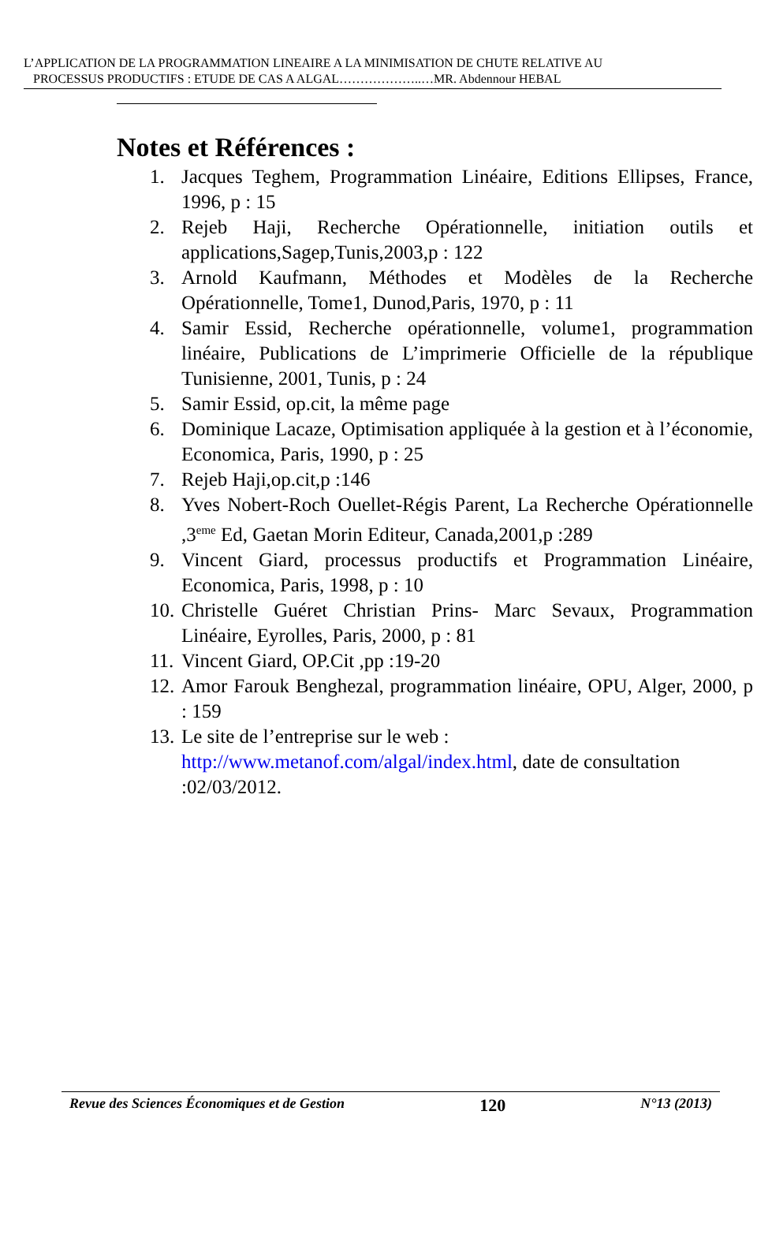L’APPLICATION DE LA PROGRAMMATION LINEAIRE A LA MINIMISATION DE CHUTE RELATIVE AU
PROCESSUS PRODUCTIFS : ETUDE DE CAS A ALGAL………………..…MR. Abdennour HEBAL
Notes et Références :
1. Jacques Teghem, Programmation Linéaire, Editions Ellipses, France, 1996, p : 15
2. Rejeb Haji, Recherche Opérationnelle, initiation outils et applications,Sagep,Tunis,2003,p : 122
3. Arnold Kaufmann, Méthodes et Modèles de la Recherche Opérationnelle, Tome1, Dunod,Paris, 1970, p : 11
4. Samir Essid, Recherche opérationnelle, volume1, programmation linéaire, Publications de L’imprimerie Officielle de la république Tunisienne, 2001, Tunis, p : 24
5. Samir Essid, op.cit, la même page
6. Dominique Lacaze, Optimisation appliquée à la gestion et à l’économie, Economica, Paris, 1990, p : 25
7. Rejeb Haji,op.cit,p :146
8. Yves Nobert-Roch Ouellet-Régis Parent, La Recherche Opérationnelle ,3<sup>eme</sup> Ed, Gaetan Morin Editeur, Canada,2001,p :289
9. Vincent Giard, processus productifs et Programmation Linéaire, Economica, Paris, 1998, p : 10
10. Christelle Guéret Christian Prins- Marc Sevaux, Programmation Linéaire, Eyrolles, Paris, 2000, p : 81
11. Vincent Giard, OP.Cit ,pp :19-20
12. Amor Farouk Benghezal, programmation linéaire, OPU, Alger, 2000, p : 159
13. Le site de l’entreprise sur le web :
http://www.metanof.com/algal/index.html, date de consultation :02/03/2012.
Revue des Sciences Économiques et de Gestion 120 N°13 (2013)